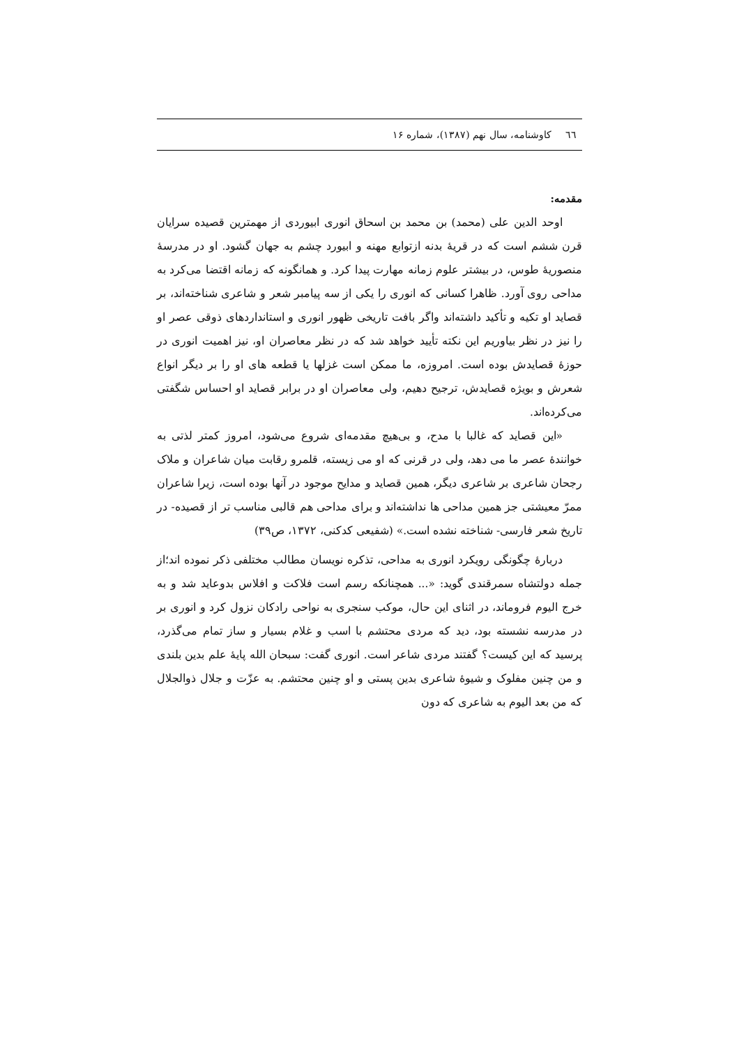٦٦ کاوشنامه، سال نهم (۱۳۸۷)، شماره ۱۶
مقدمه:
اوحد الدین علی (محمد) بن محمد بن اسحاق انوری ابیوردی از مهمترین قصیده سرایان قرن ششم است که در قریۀ بدنه ازتوابع مهنه و ابیورد چشم به جهان گشود. او در مدرسۀ منصوریۀ طوس، در بیشتر علوم زمانه مهارت پیدا کرد. و همانگونه که زمانه اقتضا می‌کرد به مداحی روی آورد. ظاهرا کسانی که انوری را یکی از سه پیامبر شعر و شاعری شناخته‌اند، بر قصاید او تکیه و تأکید داشته‌اند واگر بافت تاریخی ظهور انوری و استانداردهای ذوقی عصر او را نیز در نظر بیاوریم این نکته تأیید خواهد شد که در نظر معاصران او، نیز اهمیت انوری در حوزۀ قصایدش بوده است. امروزه، ما ممکن است غزلها یا قطعه های او را بر دیگر انواع شعرش و بویژه قصایدش، ترجیح دهیم، ولی معاصران او در برابر قصاید او احساس شگفتی می‌کرده‌اند.
«این قصاید که غالبا با مدح، و بی‌هیچ مقدمه‌ای شروع می‌شود، امروز کمتر لذتی به خوانندۀ عصر ما می دهد، ولی در قرنی که او می زیسته، قلمرو رقابت میان شاعران و ملاک رجحان شاعری بر شاعری دیگر، همین قصاید و مدایح موجود در آنها بوده است، زیرا شاعران ممرّ معیشتی جز همین مداحی ها نداشته‌اند و برای مداحی هم قالبی مناسب تر از قصیده- در تاریخ شعر فارسی- شناخته نشده است.» (شفیعی کدکنی، ۱۳۷۲، ص۳۹)
دربارۀ چگونگی رویکرد انوری به مداحی، تذکره نویسان مطالب مختلفی ذکر نموده اند؛از جمله دولتشاه سمرقندی گوید: «... همچنانکه رسم است فلاکت و افلاس بدوعاید شد و به خرج الیوم فروماند، در اثنای این حال، موکب سنجری به نواحی رادکان نزول کرد و انوری بر در مدرسه نشسته بود، دید که مردی محتشم با اسب و غلام بسیار و ساز تمام می‌گذرد، پرسید که این کیست؟ گفتند مردی شاعر است. انوری گفت: سبحان الله پایۀ علم بدین بلندی و من چنین مفلوک و شیوۀ شاعری بدین پستی و او چنین محتشم. به عزّت و جلال ذوالجلال که من بعد الیوم به شاعری که دون